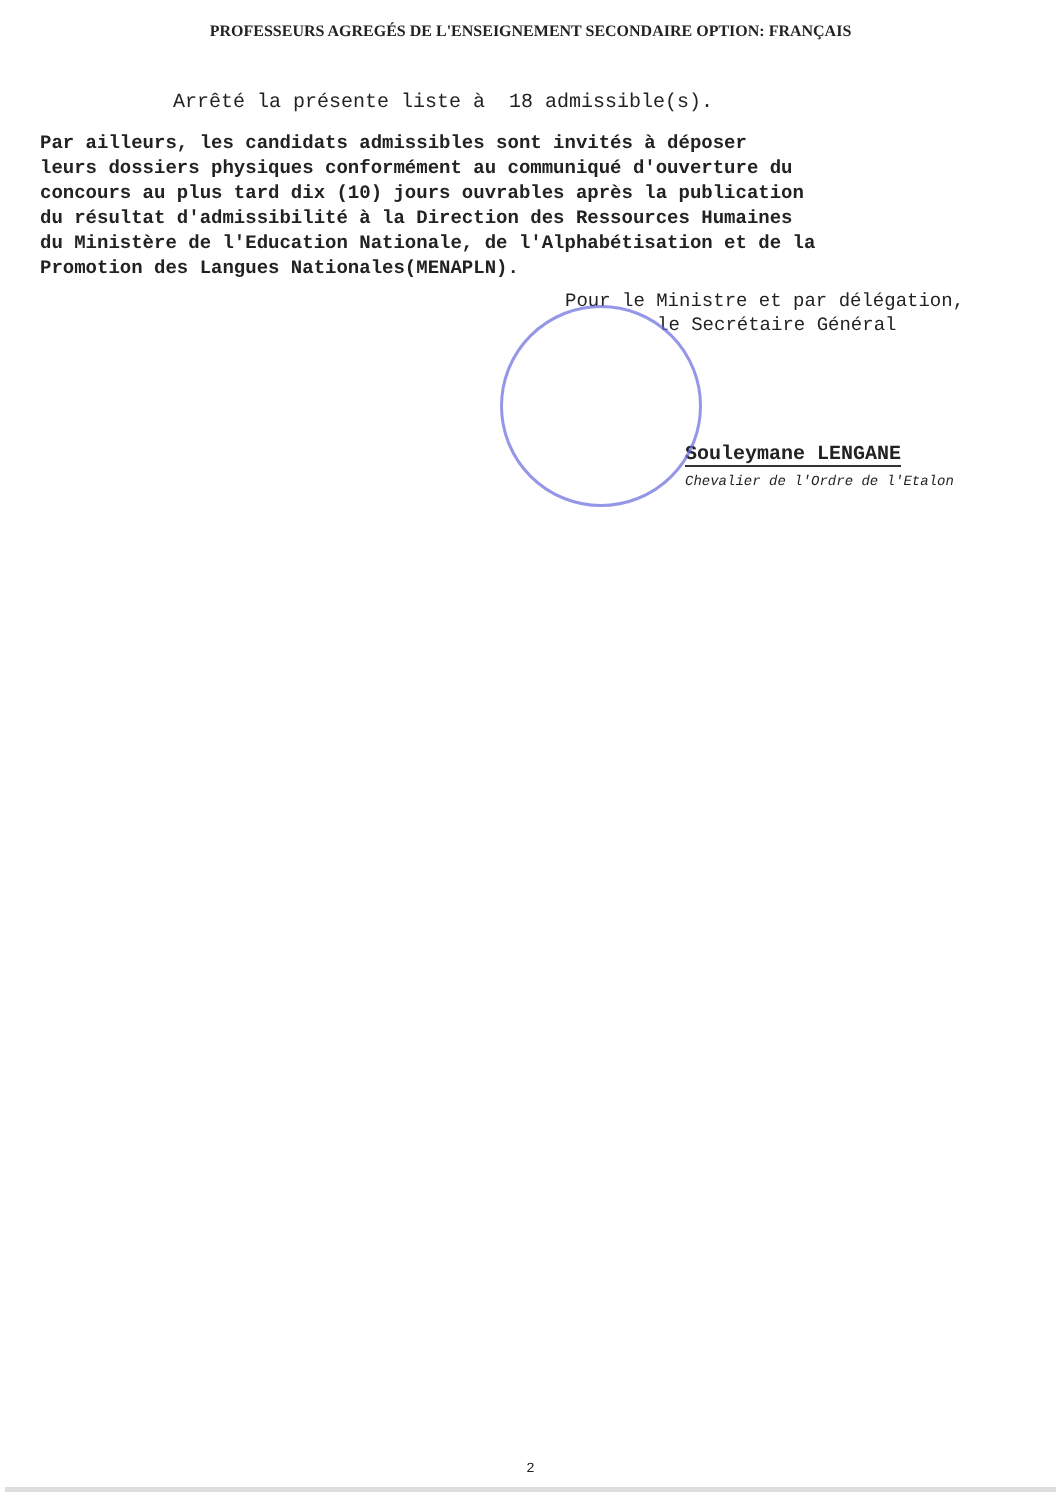PROFESSEURS AGREGÉS DE L'ENSEIGNEMENT SECONDAIRE OPTION: FRANÇAIS
Arrêté la présente liste à 18 admissible(s).
Par ailleurs, les candidats admissibles sont invités à déposer
leurs dossiers physiques conformément au communiqué d'ouverture du
concours au plus tard dix (10) jours ouvrables après la publication
du résultat d'admissibilité à la Direction des Ressources Humaines
du Ministère de l'Education Nationale, de l'Alphabétisation et de la
Promotion des Langues Nationales(MENAPLN).
Pour le Ministre et par délégation,
le Secrétaire Général
Souleymane LENGANE
Chevalier de l'Ordre de l'Etalon
2